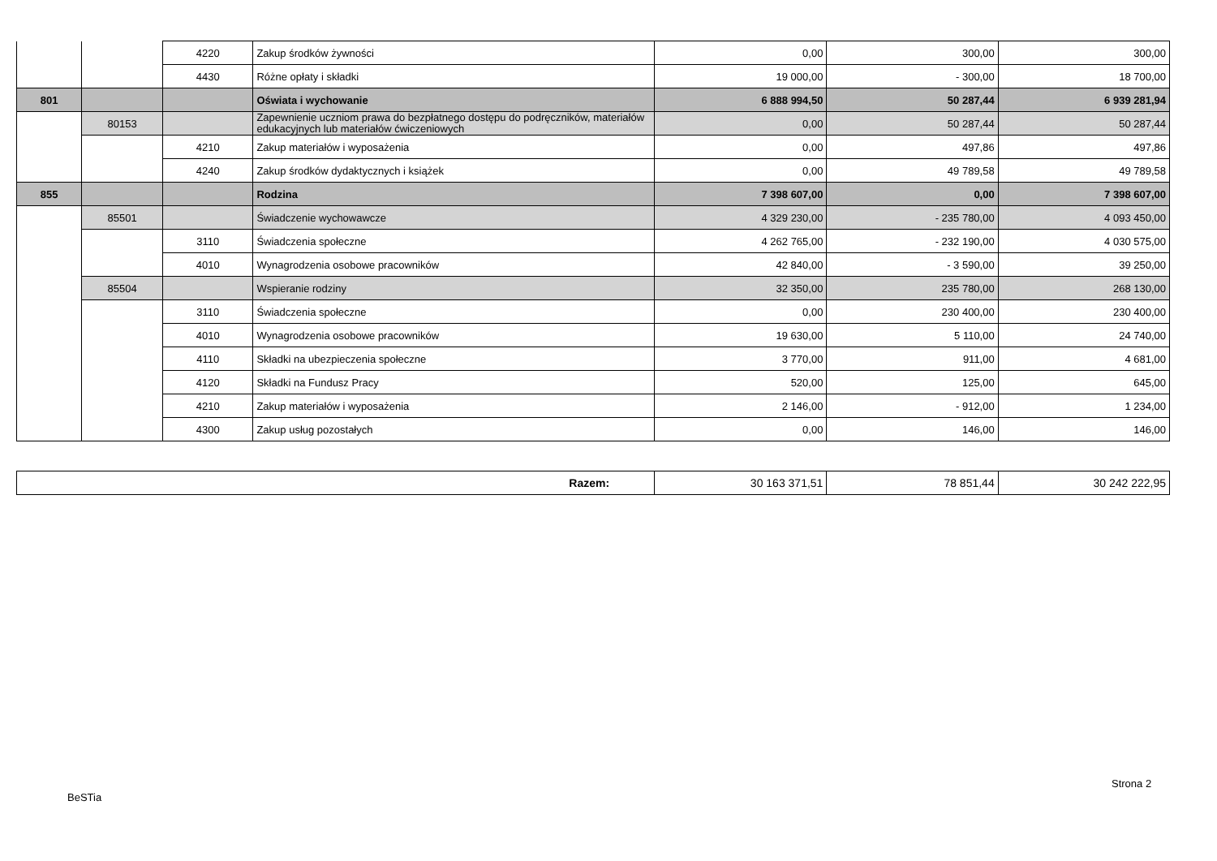| | | 4220 | Zakup środków żywności | 0,00 | 300,00 | 300,00 |
| | | 4430 | Różne opłaty i składki | 19 000,00 | - 300,00 | 18 700,00 |
| 801 | | | Oświata i wychowanie | 6 888 994,50 | 50 287,44 | 6 939 281,94 |
| | 80153 | | Zapewnienie uczniom prawa do bezpłatnego dostępu do podręczników, materiałów edukacyjnych lub materiałów ćwiczeniowych | 0,00 | 50 287,44 | 50 287,44 |
| | | 4210 | Zakup materiałów i wyposażenia | 0,00 | 497,86 | 497,86 |
| | | 4240 | Zakup środków dydaktycznych i książek | 0,00 | 49 789,58 | 49 789,58 |
| 855 | | | Rodzina | 7 398 607,00 | 0,00 | 7 398 607,00 |
| | 85501 | | Świadczenie wychowawcze | 4 329 230,00 | - 235 780,00 | 4 093 450,00 |
| | | 3110 | Świadczenia społeczne | 4 262 765,00 | - 232 190,00 | 4 030 575,00 |
| | | 4010 | Wynagrodzenia osobowe pracowników | 42 840,00 | - 3 590,00 | 39 250,00 |
| | 85504 | | Wspieranie rodziny | 32 350,00 | 235 780,00 | 268 130,00 |
| | | 3110 | Świadczenia społeczne | 0,00 | 230 400,00 | 230 400,00 |
| | | 4010 | Wynagrodzenia osobowe pracowników | 19 630,00 | 5 110,00 | 24 740,00 |
| | | 4110 | Składki na ubezpieczenia społeczne | 3 770,00 | 911,00 | 4 681,00 |
| | | 4120 | Składki na Fundusz Pracy | 520,00 | 125,00 | 645,00 |
| | | 4210 | Zakup materiałów i wyposażenia | 2 146,00 | - 912,00 | 1 234,00 |
| | | 4300 | Zakup usług pozostałych | 0,00 | 146,00 | 146,00 |
| Razem: | 30 163 371,51 | 78 851,44 | 30 242 222,95 |
Strona 2
BeSTia